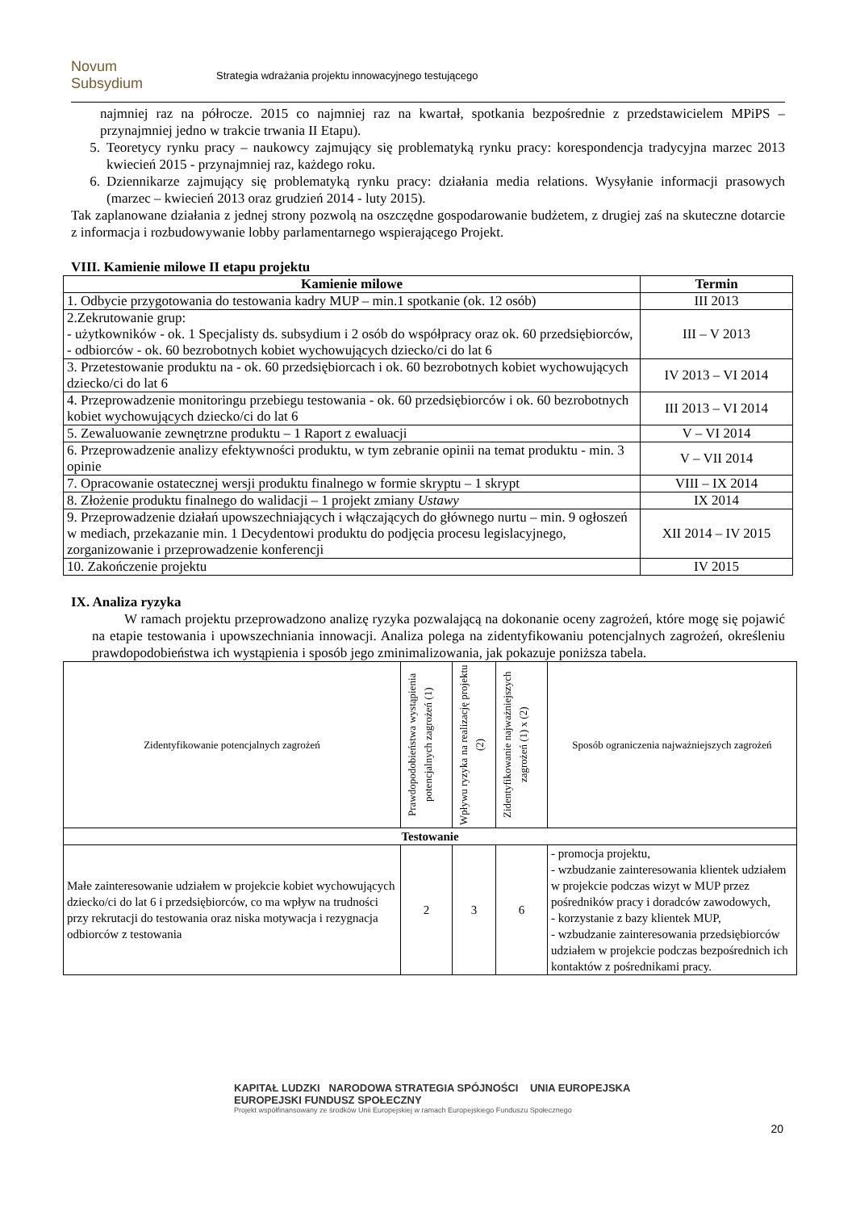Novum Subsydium
Strategia wdrażania projektu innowacyjnego testującego
najmniej raz na półrocze. 2015 co najmniej raz na kwartał, spotkania bezpośrednie z przedstawicielem MPiPS – przynajmniej jedno w trakcie trwania II Etapu).
5. Teoretycy rynku pracy – naukowcy zajmujący się problematyką rynku pracy: korespondencja tradycyjna marzec 2013 kwiecień 2015 - przynajmniej raz, każdego roku.
6. Dziennikarze zajmujący się problematyką rynku pracy: działania media relations. Wysyłanie informacji prasowych (marzec – kwiecień 2013 oraz grudzień 2014 - luty 2015).
Tak zaplanowane działania z jednej strony pozwolą na oszczędne gospodarowanie budżetem, z drugiej zaś na skuteczne dotarcie z informacja i rozbudowywanie lobby parlamentarnego wspierającego Projekt.
VIII. Kamienie milowe II etapu projektu
| Kamienie milowe | Termin |
| --- | --- |
| 1. Odbycie przygotowania do testowania kadry MUP – min.1 spotkanie (ok. 12 osób) | III 2013 |
| 2.Zekrutowanie grup: - użytkowników - ok. 1 Specjalisty ds. subsydium i 2 osób do współpracy oraz ok. 60 przedsiębiorców, - odbiorców - ok. 60 bezrobotnych kobiet wychowujących dziecko/ci do lat 6 | III – V 2013 |
| 3. Przetestowanie produktu na - ok. 60 przedsiębiorcach i ok. 60 bezrobotnych kobiet wychowujących dziecko/ci do lat 6 | IV 2013 – VI 2014 |
| 4. Przeprowadzenie monitoringu przebiegu testowania - ok. 60 przedsiębiorców i ok. 60 bezrobotnych kobiet wychowujących dziecko/ci do lat 6 | III 2013 – VI 2014 |
| 5. Zewaluowanie zewnętrzne produktu – 1 Raport z ewaluacji | V – VI 2014 |
| 6. Przeprowadzenie analizy efektywności produktu, w tym zebranie opinii na temat produktu - min. 3 opinie | V – VII 2014 |
| 7. Opracowanie ostatecznej wersji produktu finalnego w formie skryptu – 1 skrypt | VIII – IX 2014 |
| 8. Złożenie produktu finalnego do walidacji – 1 projekt zmiany Ustawy | IX 2014 |
| 9. Przeprowadzenie działań upowszechniających i włączających do głównego nurtu – min. 9 ogłoszeń w mediach, przekazanie min. 1 Decydentowi produktu do podjęcia procesu legislacyjnego, zorganizowanie i przeprowadzenie konferencji | XII 2014 – IV 2015 |
| 10. Zakończenie projektu | IV 2015 |
IX. Analiza ryzyka
W ramach projektu przeprowadzono analizę ryzyka pozwalającą na dokonanie oceny zagrożeń, które mogę się pojawić na etapie testowania i upowszechniania innowacji. Analiza polega na zidentyfikowaniu potencjalnych zagrożeń, określeniu prawdopodobieństwa ich wystąpienia i sposób jego zminimalizowania, jak pokazuje poniższa tabela.
| Zidentyfikowanie potencjalnych zagrożeń | Prawdopodobieństwa wystąpienia potencjalnych zagrożeń (1) | Wpływu ryzyka na realizację projektu (2) | Zidentyfikowanie najważniejszych zagrożeń (1) x (2) | Sposób ograniczenia najważniejszych zagrożeń |
| Testowanie | | | | |
| Małe zainteresowanie udziałem w projekcie kobiet wychowujących dziecko/ci do lat 6 i przedsiębiorców, co ma wpływ na trudności przy rekrutacji do testowania oraz niska motywacja i rezygnacja odbiorców z testowania | 2 | 3 | 6 | - promocja projektu, - wzbudzanie zainteresowania klientek udziałem w projekcie podczas wizyt w MUP przez pośredników pracy i doradców zawodowych, - korzystanie z bazy klientek MUP, - wzbudzanie zainteresowania przedsiębiorców udziałem w projekcie podczas bezpośrednich ich kontaktów z pośrednikami pracy. |
KAPITAŁ LUDZKI NARODOWA STRATEGIA SPÓJNOŚCI UNIA EUROPEJSKA EUROPEJSKI FUNDUSZ SPOŁECZNY
Projekt współfinansowany ze środków Unii Europejskiej w ramach Europejskiego Funduszu Społecznego
20